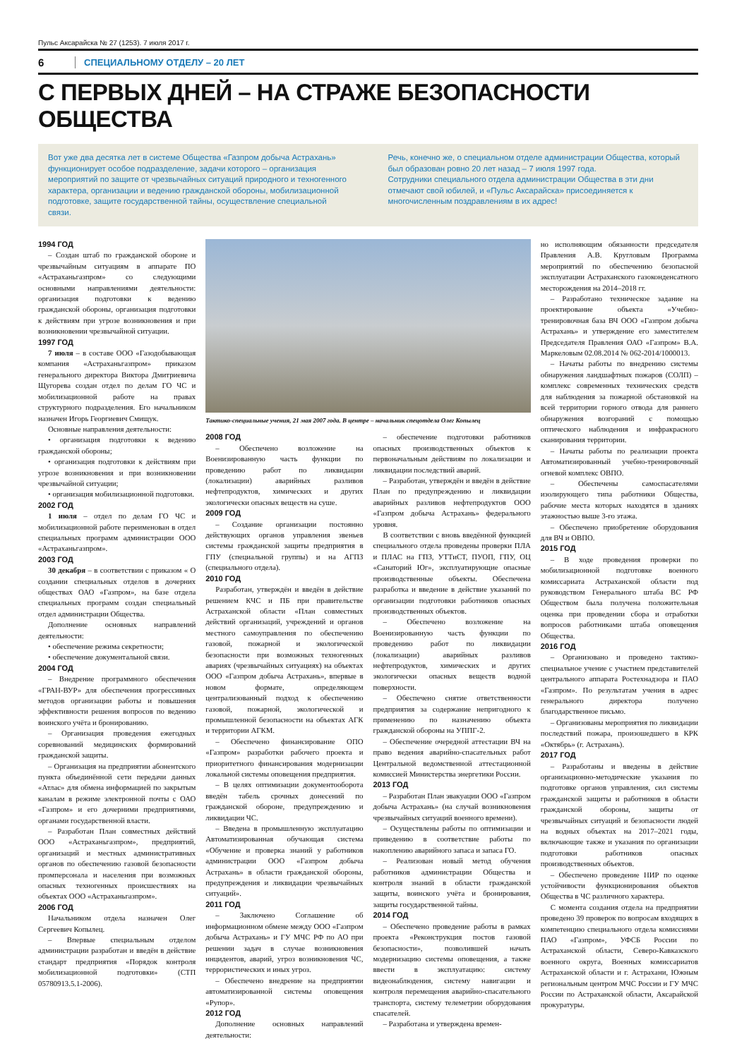Пульс Аксарайска № 27 (1253). 7 июля 2017 г.
6 СПЕЦИАЛЬНОМУ ОТДЕЛУ – 20 ЛЕТ
С ПЕРВЫХ ДНЕЙ – НА СТРАЖЕ БЕЗОПАСНОСТИ ОБЩЕСТВА
Вот уже два десятка лет в системе Общества «Газпром добыча Астрахань» функционирует особое подразделение, задачи которого – организация мероприятий по защите от чрезвычайных ситуаций природного и техногенного характера, организации и ведению гражданской обороны, мобилизационной подготовке, защите государственной тайны, осуществление специальной связи.
Речь, конечно же, о специальном отделе администрации Общества, который был образован ровно 20 лет назад – 7 июля 1997 года.
Сотрудники специального отдела администрации Общества в эти дни отмечают свой юбилей, и «Пульс Аксарайска» присоединяется к многочисленным поздравлениям в их адрес!
1994 ГОД
– Создан штаб по гражданской обороне и чрезвычайным ситуациям в аппарате ПО «Астраханьгазпром» со следующими основными направлениями деятельности: организация подготовки к ведению гражданской обороны, организация подготовки к действиям при угрозе возникновения и при возникновении чрезвычайной ситуации.
1997 ГОД
7 июля – в составе ООО «Газодобывающая компания «Астраханьгазпром» приказом генерального директора Виктора Дмитриевича Щугорева создан отдел по делам ГО ЧС и мобилизационной работе на правах структурного подразделения. Его начальником назначен Игорь Георгиевич Смищук.
Основные направления деятельности:
• организация подготовки к ведению гражданской обороны;
• организация подготовки к действиям при угрозе возникновения и при возникновении чрезвычайной ситуации;
• организация мобилизационной подготовки.
2002 ГОД
1 июля – отдел по делам ГО ЧС и мобилизационной работе переименован в отдел специальных программ администрации ООО «Астраханьгазпром».
2003 ГОД
30 декабря – в соответствии с приказом « О создании специальных отделов в дочерних обществах ОАО «Газпром», на базе отдела специальных программ создан специальный отдел администрации Общества.
Дополнение основных направлений деятельности:
• обеспечение режима секретности;
• обеспечение документальной связи.
2004 ГОД
– Внедрение программного обеспечения «ГРАН-ВУР» для обеспечения прогрессивных методов организации работы и повышения эффективности решения вопросов по ведению воинского учёта и бронированию.
– Организация проведения ежегодных соревнований медицинских формирований гражданской защиты.
– Организация на предприятии абонентского пункта объединённой сети передачи данных «Атлас» для обмена информацией по закрытым каналам в режиме электронной почты с ОАО «Газпром» и его дочерними предприятиями, органами государственной власти.
– Разработан План совместных действий ООО «Астраханьгазпром», предприятий, организаций и местных административных органов по обеспечению газовой безопасности промперсонала и населения при возможных опасных техногенных происшествиях на объектах ООО «Астраханьгазпром».
2006 ГОД
Начальником отдела назначен Олег Сергеевич Копылец.
– Впервые специальным отделом администрации разработан и введён в действие стандарт предприятия «Порядок контроля мобилизационной подготовки» (СТП 05780913.5.1-2006).
Тактико-специальные учения, 21 мая 2007 года. В центре – начальник спецотдела Олег Копылец
2008 ГОД
– Обеспечено возложение на Военизированную часть функции по проведению работ по ликвидации (локализации) аварийных разливов нефтепродуктов, химических и других экологически опасных веществ на суше.
2009 ГОД
– Создание организации постоянно действующих органов управления звеньев системы гражданской защиты предприятия в ГПУ (специальной группы) и на АГПЗ (специального отдела).
2010 ГОД
Разработан, утверждён и введён в действие решением КЧС и ПБ при правительстве Астраханской области «План совместных действий организаций, учреждений и органов местного самоуправления по обеспечению газовой, пожарной и экологической безопасности при возможных техногенных авариях (чрезвычайных ситуациях) на объектах ООО «Газпром добыча Астрахань», впервые в новом формате, определяющем централизованный подход к обеспечению газовой, пожарной, экологической и промышленной безопасности на объектах АГК и территории АГКМ.
– Обеспечено финансирование ОПО «Газпром» разработки рабочего проекта и приоритетного финансирования модернизации локальной системы оповещения предприятия.
– В целях оптимизации документооборота введён табель срочных донесений по гражданской обороне, предупреждению и ликвидации ЧС.
– Введена в промышленную эксплуатацию Автоматизированная обучающая система «Обучение и проверка знаний у работников администрации ООО «Газпром добыча Астрахань» в области гражданской обороны, предупреждения и ликвидации чрезвычайных ситуаций».
2011 ГОД
– Заключено Соглашение об информационном обмене между ООО «Газпром добыча Астрахань» и ГУ МЧС РФ по АО при решении задач в случае возникновения инцидентов, аварий, угроз возникновения ЧС, террористических и иных угроз.
– Обеспечено внедрение на предприятии автоматизированной системы оповещения «Рупор».
2012 ГОД
Дополнение основных направлений деятельности:
– обеспечение подготовки работников опасных производственных объектов к первоначальным действиям по локализации и ликвидации последствий аварий.
– Разработан, утверждён и введён в действие План по предупреждению и ликвидации аварийных разливов нефтепродуктов ООО «Газпром добыча Астрахань» федерального уровня.
В соответствии с вновь введённой функцией специального отдела проведены проверки ПЛА и ПЛАС на ГПЗ, УТТиСТ, ПУОП, ГПУ, ОЦ «Санаторий Юг», эксплуатирующие опасные производственные объекты. Обеспечена разработка и введение в действие указаний по организации подготовки работников опасных производственных объектов.
– Обеспечено возложение на Военизированную часть функции по проведению работ по ликвидации (локализации) аварийных разливов нефтепродуктов, химических и других экологически опасных веществ водной поверхности.
– Обеспечено снятие ответственности предприятия за содержание непригодного к применению по назначению объекта гражданской обороны на УППГ-2.
– Обеспечение очередной аттестации ВЧ на право ведения аварийно-спасательных работ Центральной ведомственной аттестационной комиссией Министерства энергетики России.
2013 ГОД
– Разработан План эвакуации ООО «Газпром добыча Астрахань» (на случай возникновения чрезвычайных ситуаций военного времени).
– Осуществлены работы по оптимизации и приведению в соответствие работы по накоплению аварийного запаса и запаса ГО.
– Реализован новый метод обучения работников администрации Общества и контроля знаний в области гражданской защиты, воинского учёта и бронирования, защиты государственной тайны.
2014 ГОД
– Обеспечено проведение работы в рамках проекта «Реконструкция постов газовой безопасности», позволившей начать модернизацию системы оповещения, а также ввести в эксплуатацию: систему видеонаблюдения, систему навигации и контроля перемещения аварийно-спасательного транспорта, систему телеметрии оборудования спасателей.
– Разработана и утверждена времен-
но исполняющим обязанности председателя Правления А.В. Кругловым Программа мероприятий по обеспечению безопасной эксплуатации Астраханского газоконденсатного месторождения на 2014–2018 гг.
– Разработано техническое задание на проектирование объекта «Учебно-тренировочная база ВЧ ООО «Газпром добыча Астрахань» и утверждение его заместителем Председателя Правления ОАО «Газпром» В.А. Маркеловым 02.08.2014 № 062-2014/1000013.
– Начаты работы по внедрению системы обнаружения ландшафтных пожаров (СОЛП) – комплекс современных технических средств для наблюдения за пожарной обстановкой на всей территории горного отвода для раннего обнаружения возгораний с помощью оптического наблюдения и инфракрасного сканирования территории.
– Начаты работы по реализации проекта Автоматизированный учебно-тренировочный огневой комплекс ОВПО.
– Обеспечены самоспасателями изолирующего типа работники Общества, рабочие места которых находятся в зданиях этажностью выше 3-го этажа.
– Обеспечено приобретение оборудования для ВЧ и ОВПО.
2015 ГОД
– В ходе проведения проверки по мобилизационной подготовке военного комиссариата Астраханской области под руководством Генерального штаба ВС РФ Обществом была получена положительная оценка при проведении сбора и отработки вопросов работниками штаба оповещения Общества.
2016 ГОД
– Организовано и проведено тактико-специальное учение с участием представителей центрального аппарата Ростехнадзора и ПАО «Газпром». По результатам учения в адрес генерального директора получено благодарственное письмо.
– Организованы мероприятия по ликвидации последствий пожара, произошедшего в КРК «Октябрь» (г. Астрахань).
2017 ГОД
– Разработаны и введены в действие организационно-методические указания по подготовке органов управления, сил системы гражданской защиты и работников в области гражданской обороны, защиты от чрезвычайных ситуаций и безопасности людей на водных объектах на 2017–2021 годы, включающие также и указания по организации подготовки работников опасных производственных объектов.
– Обеспечено проведение НИР по оценке устойчивости функционирования объектов Общества в ЧС различного характера.
С момента создания отдела на предприятии проведено 39 проверок по вопросам входящих в компетенцию специального отдела комиссиями ПАО «Газпром», УФСБ России по Астраханской области, Северо-Кавказского военного округа, Военных комиссариатов Астраханской области и г. Астрахани, Южным региональным центром МЧС России и ГУ МЧС России по Астраханской области, Аксарайской прокуратуры.